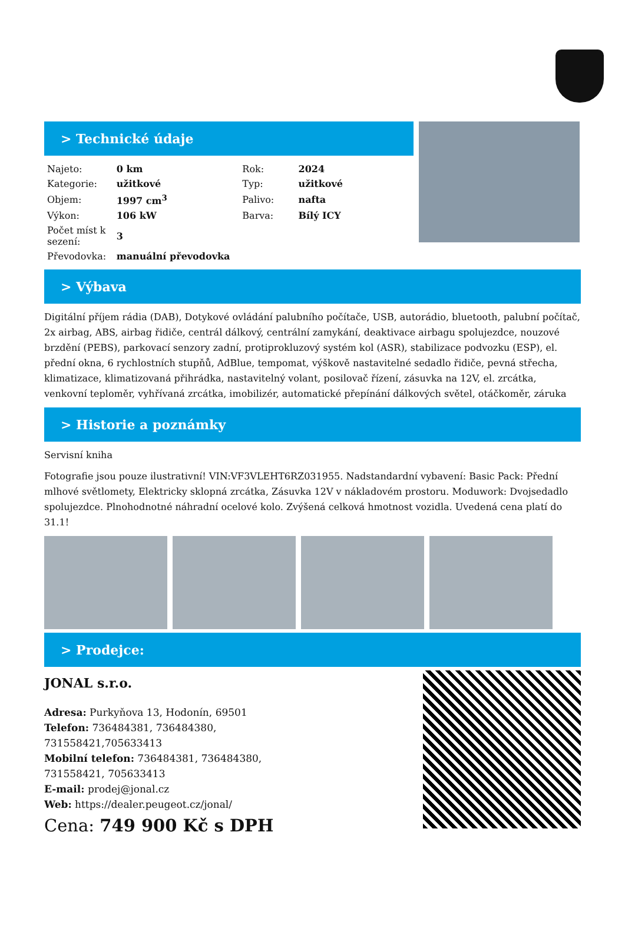> Technické údaje
| Najeto: | 0 km | Rok: | 2024 |
| Kategorie: | užitkové | Typ: | užitkové |
| Objem: | 1997 cm<sup>3</sup> | Palivo: | nafta |
| Výkon: | 106 kW | Barva: | Bílý ICY |
| Počet míst k sezení: | 3 | | |
| Převodovka: | manuální převodovka | | |
> Výbava
Digitální příjem rádia (DAB), Dotykové ovládání palubního počítače, USB, autorádio, bluetooth, palubní počítač, 2x airbag, ABS, airbag řidiče, centrál dálkový, centrální zamykání, deaktivace airbagu spolujezdce, nouzové brzdění (PEBS), parkovací senzory zadní, protiprokluzový systém kol (ASR), stabilizace podvozku (ESP), el. přední okna, 6 rychlostních stupňů, AdBlue, tempomat, výškově nastavitelné sedadlo řidiče, pevná střecha, klimatizace, klimatizovaná přihrádka, nastavitelný volant, posilovač řízení, zásuvka na 12V, el. zrcátka, venkovní teploměr, vyhřívaná zrcátka, imobilizér, automatické přepínání dálkových světel, otáčkoměr, záruka
> Historie a poznámky
Servisní kniha
Fotografie jsou pouze ilustrativní! VIN:VF3VLEHT6RZ031955. Nadstandardní vybavení: Basic Pack: Přední mlhové světlomety, Elektricky sklopná zrcátka, Zásuvka 12V v nákladovém prostoru. Moduwork: Dvojsedadlo spolujezdce. Plnohodnotné náhradní ocelové kolo. Zvýšená celková hmotnost vozidla. Uvedená cena platí do 31.1!
> Prodejce:
JONAL s.r.o.
Adresa: Purkyňova 13, Hodonín, 69501
Telefon: 736484381, 736484380,
731558421,705633413
Mobilní telefon: 736484381, 736484380,
731558421, 705633413
E-mail: prodej@jonal.cz
Web: https://dealer.peugeot.cz/jonal/
Cena: 749 900 Kč s DPH